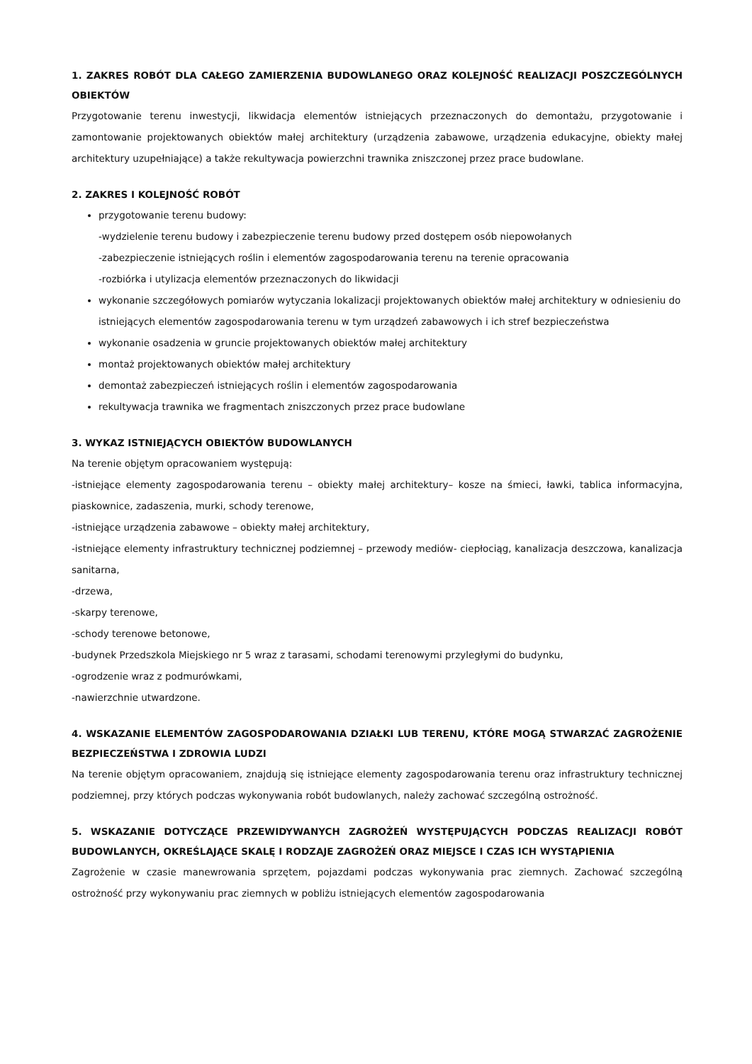1. ZAKRES ROBÓT DLA CAŁEGO ZAMIERZENIA BUDOWLANEGO ORAZ KOLEJNOŚĆ REALIZACJI POSZCZEGÓLNYCH OBIEKTÓW
Przygotowanie terenu inwestycji, likwidacja elementów istniejących przeznaczonych do demontażu, przygotowanie i zamontowanie projektowanych obiektów małej architektury (urządzenia zabawowe, urządzenia edukacyjne, obiekty małej architektury uzupełniające) a także rekultywacja powierzchni trawnika zniszczonej przez prace budowlane.
2. ZAKRES I KOLEJNOŚĆ ROBÓT
przygotowanie terenu budowy:
-wydzielenie terenu budowy i zabezpieczenie terenu budowy przed dostępem osób niepowołanych
-zabezpieczenie istniejących roślin i elementów zagospodarowania terenu na terenie opracowania
-rozbiórka i utylizacja elementów przeznaczonych do likwidacji
wykonanie szczegółowych pomiarów wytyczania lokalizacji projektowanych obiektów małej architektury w odniesieniu do istniejących elementów zagospodarowania terenu w tym urządzeń zabawowych i ich stref bezpieczeństwa
wykonanie osadzenia w gruncie projektowanych obiektów małej architektury
montaż projektowanych obiektów małej architektury
demontaż zabezpieczeń istniejących roślin i elementów zagospodarowania
rekultywacja trawnika we fragmentach zniszczonych przez prace budowlane
3. WYKAZ ISTNIEJĄCYCH OBIEKTÓW BUDOWLANYCH
Na terenie objętym opracowaniem występują:
-istniejące elementy zagospodarowania terenu – obiekty małej architektury– kosze na śmieci, ławki, tablica informacyjna, piaskownice, zadaszenia, murki, schody terenowe,
-istniejące urządzenia zabawowe – obiekty małej architektury,
-istniejące elementy infrastruktury technicznej podziemnej – przewody mediów- ciepłociąg, kanalizacja deszczowa, kanalizacja sanitarna,
-drzewa,
-skarpy terenowe,
-schody terenowe betonowe,
-budynek Przedszkola Miejskiego nr 5 wraz z tarasami, schodami terenowymi przyległymi do budynku,
-ogrodzenie wraz z podmurówkami,
-nawierzchnie utwardzone.
4. WSKAZANIE ELEMENTÓW ZAGOSPODAROWANIA DZIAŁKI LUB TERENU, KTÓRE MOGĄ STWARZAĆ ZAGROŻENIE BEZPIECZEŃSTWA I ZDROWIA LUDZI
Na terenie objętym opracowaniem, znajdują się istniejące elementy zagospodarowania terenu oraz infrastruktury technicznej podziemnej, przy których podczas wykonywania robót budowlanych, należy zachować szczególną ostrożność.
5. WSKAZANIE DOTYCZĄCE PRZEWIDYWANYCH ZAGROŻEŃ WYSTĘPUJĄCYCH PODCZAS REALIZACJI ROBÓT BUDOWLANYCH, OKREŚLAJĄCE SKALĘ I RODZAJE ZAGROŻEŃ ORAZ MIEJSCE I CZAS ICH WYSTĄPIENIA
Zagrożenie w czasie manewrowania sprzętem, pojazdami podczas wykonywania prac ziemnych. Zachować szczególną ostrożność przy wykonywaniu prac ziemnych w pobliżu istniejących elementów zagospodarowania